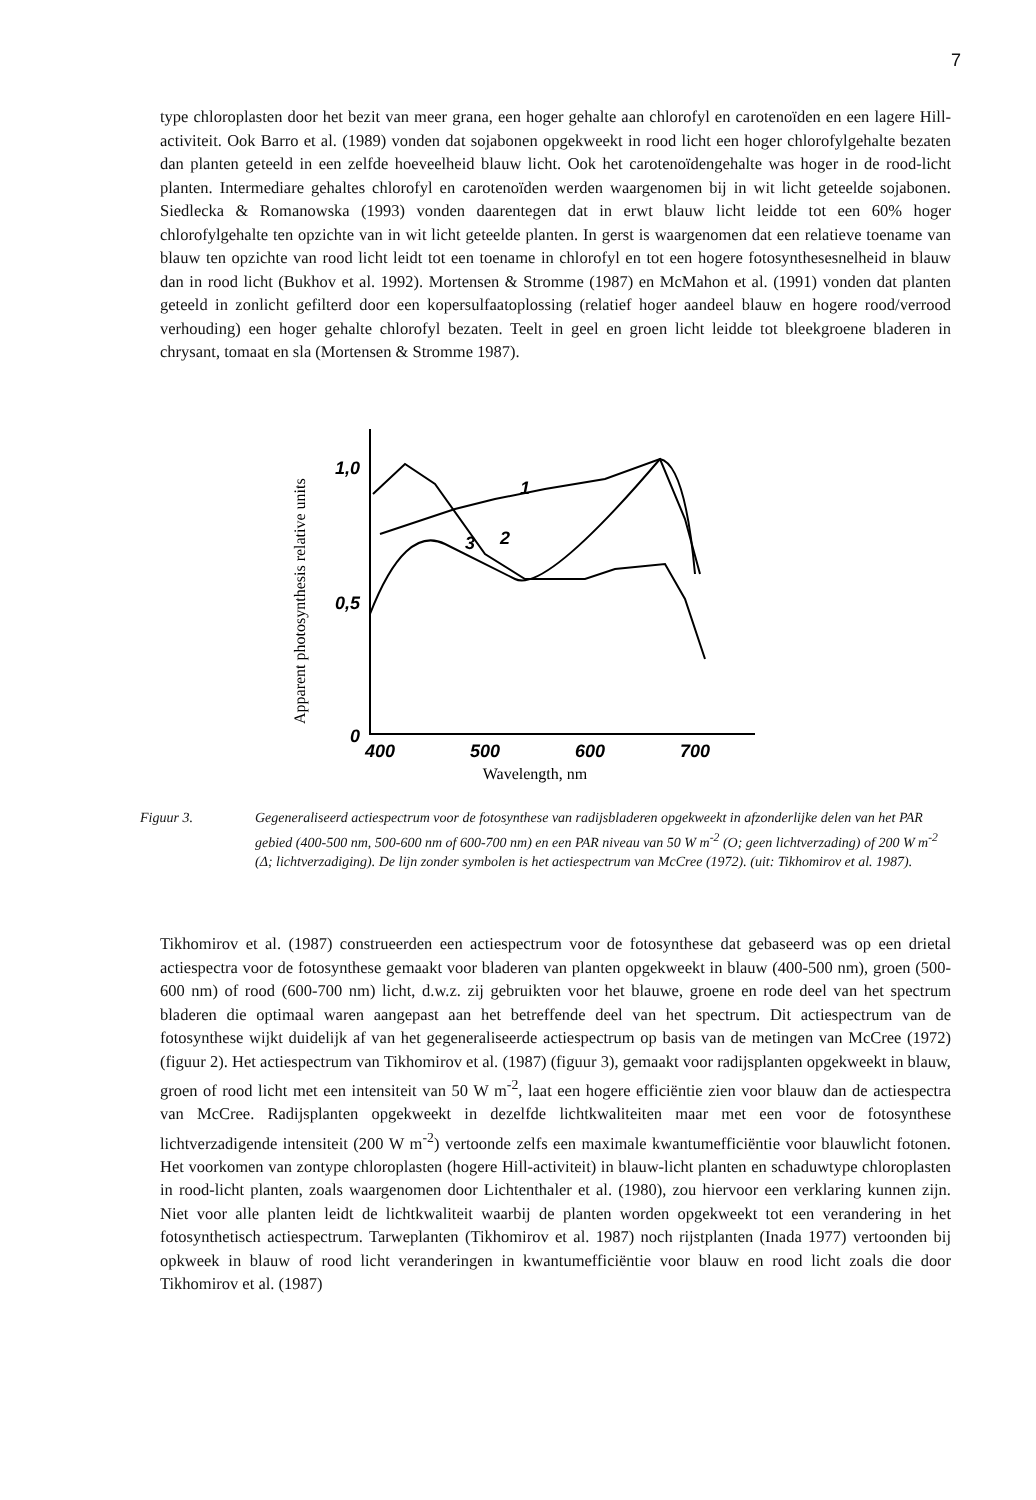7
type chloroplasten door het bezit van meer grana, een hoger gehalte aan chlorofyl en carotenoïden en een lagere Hill-activiteit. Ook Barro et al. (1989) vonden dat sojabonen opgekweekt in rood licht een hoger chlorofylgehalte bezaten dan planten geteeld in een zelfde hoeveelheid blauw licht. Ook het carotenoïdengehalte was hoger in de rood-licht planten. Intermediare gehaltes chlorofyl en carotenoïden werden waargenomen bij in wit licht geteelde sojabonen. Siedlecka & Romanowska (1993) vonden daarentegen dat in erwt blauw licht leidde tot een 60% hoger chlorofylgehalte ten opzichte van in wit licht geteelde planten. In gerst is waargenomen dat een relatieve toename van blauw ten opzichte van rood licht leidt tot een toename in chlorofyl en tot een hogere fotosynthesesnelheid in blauw dan in rood licht (Bukhov et al. 1992). Mortensen & Stromme (1987) en McMahon et al. (1991) vonden dat planten geteeld in zonlicht gefilterd door een kopersulfaatoplossing (relatief hoger aandeel blauw en hogere rood/verrood verhouding) een hoger gehalte chlorofyl bezaten. Teelt in geel en groen licht leidde tot bleekgroene bladeren in chrysant, tomaat en sla (Mortensen & Stromme 1987).
Apparent photosynthesis relative units
1,0
0,5
0
400
500
600
700
1
2
3
Wavelength, nm
Figuur 3. Gegeneraliseerd actiespectrum voor de fotosynthese van radijsbladeren opgekweekt in afzonderlijke delen van het PAR gebied (400-500 nm, 500-600 nm of 600-700 nm) en een PAR niveau van 50 W m<sup>-2</sup> (O; geen lichtverzading) of 200 W m<sup>-2</sup> (Δ; lichtverzadiging). De lijn zonder symbolen is het actiespectrum van McCree (1972). (uit: Tikhomirov et al. 1987).
Tikhomirov et al. (1987) construeerden een actiespectrum voor de fotosynthese dat gebaseerd was op een drietal actiespectra voor de fotosynthese gemaakt voor bladeren van planten opgekweekt in blauw (400-500 nm), groen (500-600 nm) of rood (600-700 nm) licht, d.w.z. zij gebruikten voor het blauwe, groene en rode deel van het spectrum bladeren die optimaal waren aangepast aan het betreffende deel van het spectrum. Dit actiespectrum van de fotosynthese wijkt duidelijk af van het gegeneraliseerde actiespectrum op basis van de metingen van McCree (1972) (figuur 2). Het actiespectrum van Tikhomirov et al. (1987) (figuur 3), gemaakt voor radijsplanten opgekweekt in blauw, groen of rood licht met een intensiteit van 50 W m<sup>-2</sup>, laat een hogere efficiëntie zien voor blauw dan de actiespectra van McCree. Radijsplanten opgekweekt in dezelfde lichtkwaliteiten maar met een voor de fotosynthese lichtverzadigende intensiteit (200 W m<sup>-2</sup>) vertoonde zelfs een maximale kwantumefficiëntie voor blauwlicht fotonen. Het voorkomen van zontype chloroplasten (hogere Hill-activiteit) in blauw-licht planten en schaduwtype chloroplasten in rood-licht planten, zoals waargenomen door Lichtenthaler et al. (1980), zou hiervoor een verklaring kunnen zijn. Niet voor alle planten leidt de lichtkwaliteit waarbij de planten worden opgekweekt tot een verandering in het fotosynthetisch actiespectrum. Tarweplanten (Tikhomirov et al. 1987) noch rijstplanten (Inada 1977) vertoonden bij opkweek in blauw of rood licht veranderingen in kwantumefficiëntie voor blauw en rood licht zoals die door Tikhomirov et al. (1987)